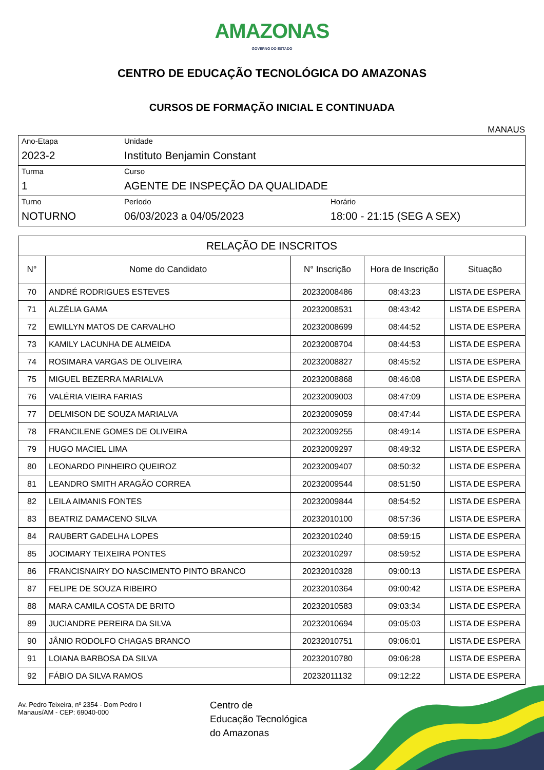AMAZONAS
GOVERNO DO ESTADO
CENTRO DE EDUCAÇÃO TECNOLÓGICA DO AMAZONAS
CURSOS DE FORMAÇÃO INICIAL E CONTINUADA
MANAUS
| Ano-Etapa 2023-2 | Unidade Instituto Benjamin Constant | |
| Turma 1 | Curso AGENTE DE INSPEÇÃO DA QUALIDADE | |
| Turno NOTURNO | Período 06/03/2023 a 04/05/2023 | Horário 18:00 - 21:15 (SEG A SEX) |
| RELAÇÃO DE INSCRITOS | | | | |
| --- | --- | --- | --- | --- |
| N° | Nome do Candidato | N° Inscrição | Hora de Inscrição | Situação |
| 70 | ANDRÉ RODRIGUES ESTEVES | 20232008486 | 08:43:23 | LISTA DE ESPERA |
| 71 | ALZÉLIA GAMA | 20232008531 | 08:43:42 | LISTA DE ESPERA |
| 72 | EWILLYN MATOS DE CARVALHO | 20232008699 | 08:44:52 | LISTA DE ESPERA |
| 73 | KAMILY LACUNHA DE ALMEIDA | 20232008704 | 08:44:53 | LISTA DE ESPERA |
| 74 | ROSIMARA VARGAS DE OLIVEIRA | 20232008827 | 08:45:52 | LISTA DE ESPERA |
| 75 | MIGUEL BEZERRA MARIALVA | 20232008868 | 08:46:08 | LISTA DE ESPERA |
| 76 | VALÉRIA VIEIRA FARIAS | 20232009003 | 08:47:09 | LISTA DE ESPERA |
| 77 | DELMISON DE SOUZA MARIALVA | 20232009059 | 08:47:44 | LISTA DE ESPERA |
| 78 | FRANCILENE GOMES DE OLIVEIRA | 20232009255 | 08:49:14 | LISTA DE ESPERA |
| 79 | HUGO MACIEL LIMA | 20232009297 | 08:49:32 | LISTA DE ESPERA |
| 80 | LEONARDO PINHEIRO QUEIROZ | 20232009407 | 08:50:32 | LISTA DE ESPERA |
| 81 | LEANDRO SMITH ARAGÃO CORREA | 20232009544 | 08:51:50 | LISTA DE ESPERA |
| 82 | LEILA AIMANIS FONTES | 20232009844 | 08:54:52 | LISTA DE ESPERA |
| 83 | BEATRIZ DAMACENO SILVA | 20232010100 | 08:57:36 | LISTA DE ESPERA |
| 84 | RAUBERT GADELHA LOPES | 20232010240 | 08:59:15 | LISTA DE ESPERA |
| 85 | JOCIMARY TEIXEIRA PONTES | 20232010297 | 08:59:52 | LISTA DE ESPERA |
| 86 | FRANCISNAIRY DO NASCIMENTO PINTO BRANCO | 20232010328 | 09:00:13 | LISTA DE ESPERA |
| 87 | FELIPE DE SOUZA RIBEIRO | 20232010364 | 09:00:42 | LISTA DE ESPERA |
| 88 | MARA CAMILA COSTA DE BRITO | 20232010583 | 09:03:34 | LISTA DE ESPERA |
| 89 | JUCIANDRE PEREIRA DA SILVA | 20232010694 | 09:05:03 | LISTA DE ESPERA |
| 90 | JÂNIO RODOLFO CHAGAS BRANCO | 20232010751 | 09:06:01 | LISTA DE ESPERA |
| 91 | LOIANA BARBOSA DA SILVA | 20232010780 | 09:06:28 | LISTA DE ESPERA |
| 92 | FÁBIO DA SILVA RAMOS | 20232011132 | 09:12:22 | LISTA DE ESPERA |
Av. Pedro Teixeira, nº 2354 - Dom Pedro I
Manaus/AM - CEP: 69040-000
Centro de
Educação Tecnológica
do Amazonas